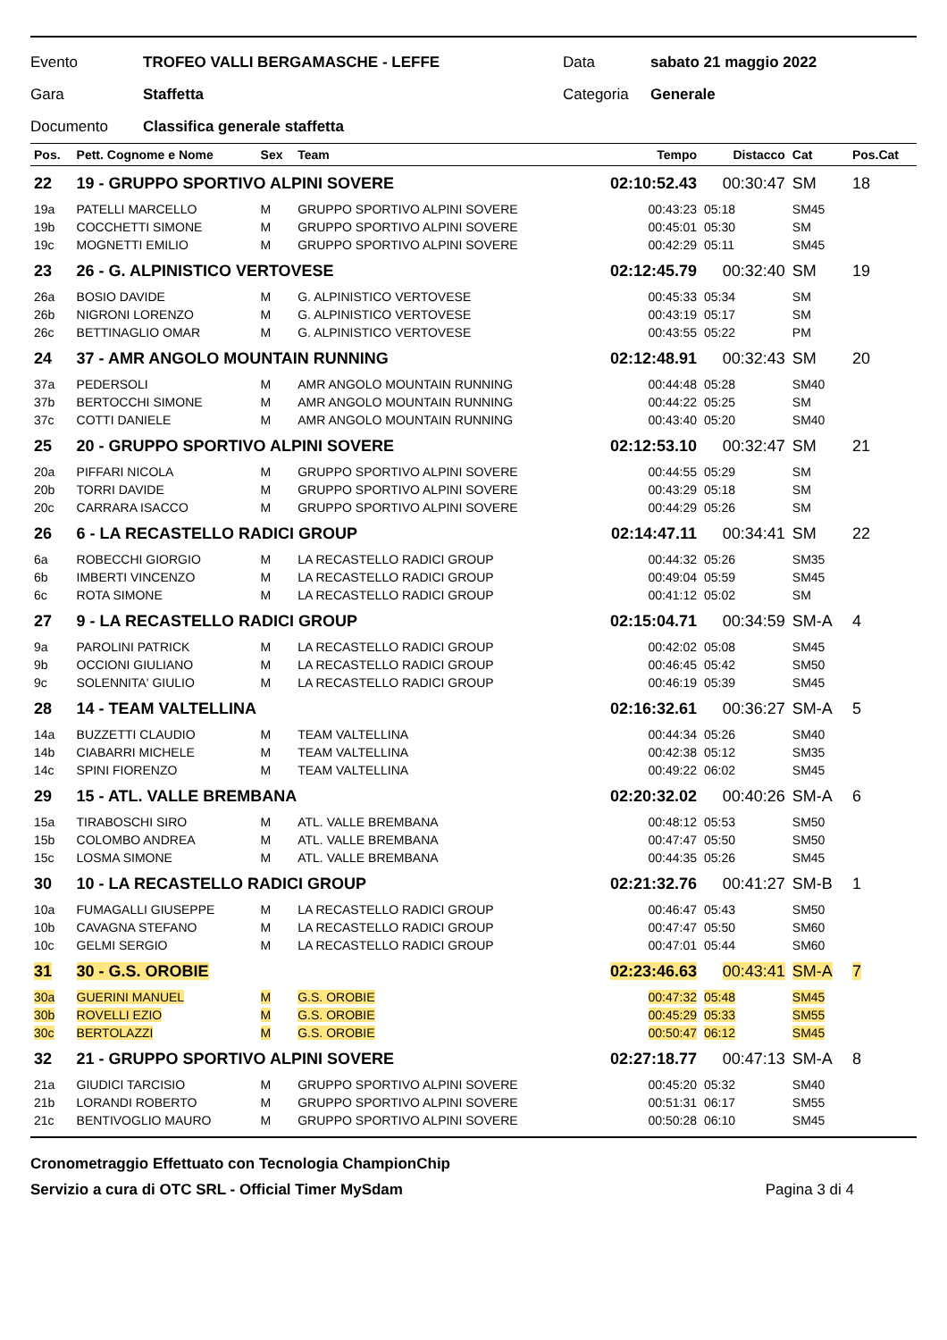Evento TROFEO VALLI BERGAMASCHE - LEFFE Data sabato 21 maggio 2022
Gara Staffetta Categoria Generale
Documento Classifica generale staffetta
| Pos. | Pett. Cognome e Nome | Sex | Team | Tempo | Distacco | Cat | Pos.Cat |
| --- | --- | --- | --- | --- | --- | --- | --- |
| 22 | 19 - GRUPPO SPORTIVO ALPINI SOVERE | | | 02:10:52.43 | 00:30:47 | SM | 18 |
| 19a | PATELLI MARCELLO | M | GRUPPO SPORTIVO ALPINI SOVERE | 00:43:23 | 05:18 | SM45 | |
| 19b | COCCHETTI SIMONE | M | GRUPPO SPORTIVO ALPINI SOVERE | 00:45:01 | 05:30 | SM | |
| 19c | MOGNETTI EMILIO | M | GRUPPO SPORTIVO ALPINI SOVERE | 00:42:29 | 05:11 | SM45 | |
| 23 | 26 - G. ALPINISTICO VERTOVESE | | | 02:12:45.79 | 00:32:40 | SM | 19 |
| 26a | BOSIO DAVIDE | M | G. ALPINISTICO VERTOVESE | 00:45:33 | 05:34 | SM | |
| 26b | NIGRONI LORENZO | M | G. ALPINISTICO VERTOVESE | 00:43:19 | 05:17 | SM | |
| 26c | BETTINAGLIO OMAR | M | G. ALPINISTICO VERTOVESE | 00:43:55 | 05:22 | PM | |
| 24 | 37 - AMR ANGOLO MOUNTAIN RUNNING | | | 02:12:48.91 | 00:32:43 | SM | 20 |
| 37a | PEDERSOLI | M | AMR ANGOLO MOUNTAIN RUNNING | 00:44:48 | 05:28 | SM40 | |
| 37b | BERTOCCHI SIMONE | M | AMR ANGOLO MOUNTAIN RUNNING | 00:44:22 | 05:25 | SM | |
| 37c | COTTI DANIELE | M | AMR ANGOLO MOUNTAIN RUNNING | 00:43:40 | 05:20 | SM40 | |
| 25 | 20 - GRUPPO SPORTIVO ALPINI SOVERE | | | 02:12:53.10 | 00:32:47 | SM | 21 |
| 20a | PIFFARI NICOLA | M | GRUPPO SPORTIVO ALPINI SOVERE | 00:44:55 | 05:29 | SM | |
| 20b | TORRI DAVIDE | M | GRUPPO SPORTIVO ALPINI SOVERE | 00:43:29 | 05:18 | SM | |
| 20c | CARRARA ISACCO | M | GRUPPO SPORTIVO ALPINI SOVERE | 00:44:29 | 05:26 | SM | |
| 26 | 6 - LA RECASTELLO RADICI GROUP | | | 02:14:47.11 | 00:34:41 | SM | 22 |
| 6a | ROBECCHI GIORGIO | M | LA RECASTELLO RADICI GROUP | 00:44:32 | 05:26 | SM35 | |
| 6b | IMBERTI VINCENZO | M | LA RECASTELLO RADICI GROUP | 00:49:04 | 05:59 | SM45 | |
| 6c | ROTA SIMONE | M | LA RECASTELLO RADICI GROUP | 00:41:12 | 05:02 | SM | |
| 27 | 9 - LA RECASTELLO RADICI GROUP | | | 02:15:04.71 | 00:34:59 | SM-A | 4 |
| 9a | PAROLINI PATRICK | M | LA RECASTELLO RADICI GROUP | 00:42:02 | 05:08 | SM45 | |
| 9b | OCCIONI GIULIANO | M | LA RECASTELLO RADICI GROUP | 00:46:45 | 05:42 | SM50 | |
| 9c | SOLENNITA' GIULIO | M | LA RECASTELLO RADICI GROUP | 00:46:19 | 05:39 | SM45 | |
| 28 | 14 - TEAM VALTELLINA | | | 02:16:32.61 | 00:36:27 | SM-A | 5 |
| 14a | BUZZETTI CLAUDIO | M | TEAM VALTELLINA | 00:44:34 | 05:26 | SM40 | |
| 14b | CIABARRI MICHELE | M | TEAM VALTELLINA | 00:42:38 | 05:12 | SM35 | |
| 14c | SPINI FIORENZO | M | TEAM VALTELLINA | 00:49:22 | 06:02 | SM45 | |
| 29 | 15 - ATL. VALLE BREMBANA | | | 02:20:32.02 | 00:40:26 | SM-A | 6 |
| 15a | TIRABOSCHI SIRO | M | ATL. VALLE BREMBANA | 00:48:12 | 05:53 | SM50 | |
| 15b | COLOMBO ANDREA | M | ATL. VALLE BREMBANA | 00:47:47 | 05:50 | SM50 | |
| 15c | LOSMA SIMONE | M | ATL. VALLE BREMBANA | 00:44:35 | 05:26 | SM45 | |
| 30 | 10 - LA RECASTELLO RADICI GROUP | | | 02:21:32.76 | 00:41:27 | SM-B | 1 |
| 10a | FUMAGALLI GIUSEPPE | M | LA RECASTELLO RADICI GROUP | 00:46:47 | 05:43 | SM50 | |
| 10b | CAVAGNA STEFANO | M | LA RECASTELLO RADICI GROUP | 00:47:47 | 05:50 | SM60 | |
| 10c | GELMI SERGIO | M | LA RECASTELLO RADICI GROUP | 00:47:01 | 05:44 | SM60 | |
| 31 | 30 - G.S. OROBIE | | | 02:23:46.63 | 00:43:41 | SM-A | 7 |
| 30a | GUERINI MANUEL | M | G.S. OROBIE | 00:47:32 | 05:48 | SM45 | |
| 30b | ROVELLI EZIO | M | G.S. OROBIE | 00:45:29 | 05:33 | SM55 | |
| 30c | BERTOLAZZI | M | G.S. OROBIE | 00:50:47 | 06:12 | SM45 | |
| 32 | 21 - GRUPPO SPORTIVO ALPINI SOVERE | | | 02:27:18.77 | 00:47:13 | SM-A | 8 |
| 21a | GIUDICI TARCISIO | M | GRUPPO SPORTIVO ALPINI SOVERE | 00:45:20 | 05:32 | SM40 | |
| 21b | LORANDI ROBERTO | M | GRUPPO SPORTIVO ALPINI SOVERE | 00:51:31 | 06:17 | SM55 | |
| 21c | BENTIVOGLIO MAURO | M | GRUPPO SPORTIVO ALPINI SOVERE | 00:50:28 | 06:10 | SM45 | |
Cronometraggio Effettuato con Tecnologia ChampionChip
Servizio a cura di OTC SRL - Official Timer MySdam Pagina 3 di 4